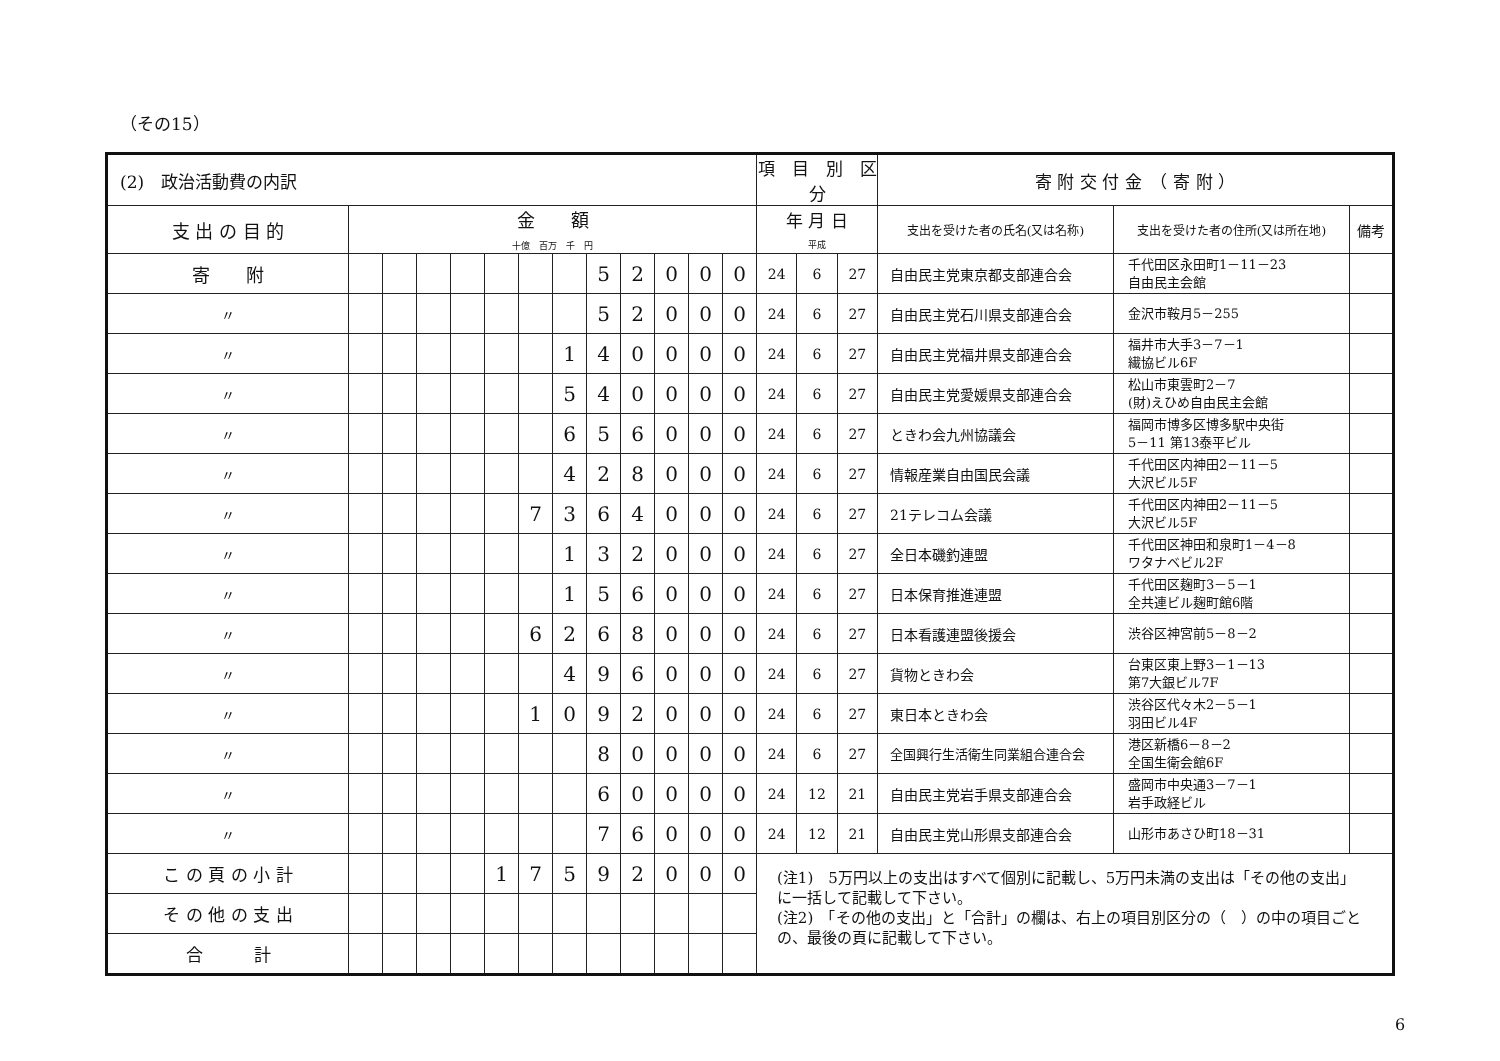（その15）
| (2) 政治活動費の内訳 | | | | | | | | | | | | | 項 目 別 区 分 | | | 寄 附 交 付 金 （ 寄 附 ） | | |
| 支 出 の 目 的 | 金 額 十億 百万 千 円 | | | | | | | | | | | | 年 月 日 平成 | | | 支出を受けた者の氏名(又は名称) | 支出を受けた者の住所(又は所在地) | 備考 |
| 寄 附 | | | | | | | | 5 | 2 | 0 | 0 | 0 | 24 | 6 | 27 | 自由民主党東京都支部連合会 | 千代田区永田町1－11－23 自由民主会館 | |
| 〃 | | | | | | | | 5 | 2 | 0 | 0 | 0 | 24 | 6 | 27 | 自由民主党石川県支部連合会 | 金沢市鞍月5－255 | |
| 〃 | | | | | | | 1 | 4 | 0 | 0 | 0 | 0 | 24 | 6 | 27 | 自由民主党福井県支部連合会 | 福井市大手3－7－1 繊協ビル6F | |
| 〃 | | | | | | | 5 | 4 | 0 | 0 | 0 | 0 | 24 | 6 | 27 | 自由民主党愛媛県支部連合会 | 松山市東雲町2－7 (財)えひめ自由民主会館 | |
| 〃 | | | | | | | 6 | 5 | 6 | 0 | 0 | 0 | 24 | 6 | 27 | ときわ会九州協議会 | 福岡市博多区博多駅中央街 5－11 第13泰平ビル | |
| 〃 | | | | | | | 4 | 2 | 8 | 0 | 0 | 0 | 24 | 6 | 27 | 情報産業自由国民会議 | 千代田区内神田2－11－5 大沢ビル5F | |
| 〃 | | | | | | 7 | 3 | 6 | 4 | 0 | 0 | 0 | 24 | 6 | 27 | 21テレコム会議 | 千代田区内神田2－11－5 大沢ビル5F | |
| 〃 | | | | | | | 1 | 3 | 2 | 0 | 0 | 0 | 24 | 6 | 27 | 全日本磯釣連盟 | 千代田区神田和泉町1－4－8 ワタナベビル2F | |
| 〃 | | | | | | | 1 | 5 | 6 | 0 | 0 | 0 | 24 | 6 | 27 | 日本保育推進連盟 | 千代田区麹町3－5－1 全共連ビル麹町館6階 | |
| 〃 | | | | | | 6 | 2 | 6 | 8 | 0 | 0 | 0 | 24 | 6 | 27 | 日本看護連盟後援会 | 渋谷区神宮前5－8－2 | |
| 〃 | | | | | | | 4 | 9 | 6 | 0 | 0 | 0 | 24 | 6 | 27 | 貨物ときわ会 | 台東区東上野3－1－13 第7大銀ビル7F | |
| 〃 | | | | | | 1 | 0 | 9 | 2 | 0 | 0 | 0 | 24 | 6 | 27 | 東日本ときわ会 | 渋谷区代々木2－5－1 羽田ビル4F | |
| 〃 | | | | | | | | 8 | 0 | 0 | 0 | 0 | 24 | 6 | 27 | 全国興行生活衛生同業組合連合会 | 港区新橋6－8－2 全国生衛会館6F | |
| 〃 | | | | | | | | 6 | 0 | 0 | 0 | 0 | 24 | 12 | 21 | 自由民主党岩手県支部連合会 | 盛岡市中央通3－7－1 岩手政経ビル | |
| 〃 | | | | | | | | 7 | 6 | 0 | 0 | 0 | 24 | 12 | 21 | 自由民主党山形県支部連合会 | 山形市あさひ町18－31 | |
| こ の 頁 の 小 計 | | | | | 1 | 7 | 5 | 9 | 2 | 0 | 0 | 0 | | | | | | |
| そ の 他 の 支 出 | | | | | | | | | | | | | | | | | | |
| 合 計 | | | | | | | | | | | | | | | | | | |
(注1)　5万円以上の支出はすべて個別に記載し、5万円未満の支出は「その他の支出」に一括して記載して下さい。
(注2)　「その他の支出」と「合計」の欄は、右上の項目別区分の（　）の中の項目ごとの、最後の頁に記載して下さい。
6